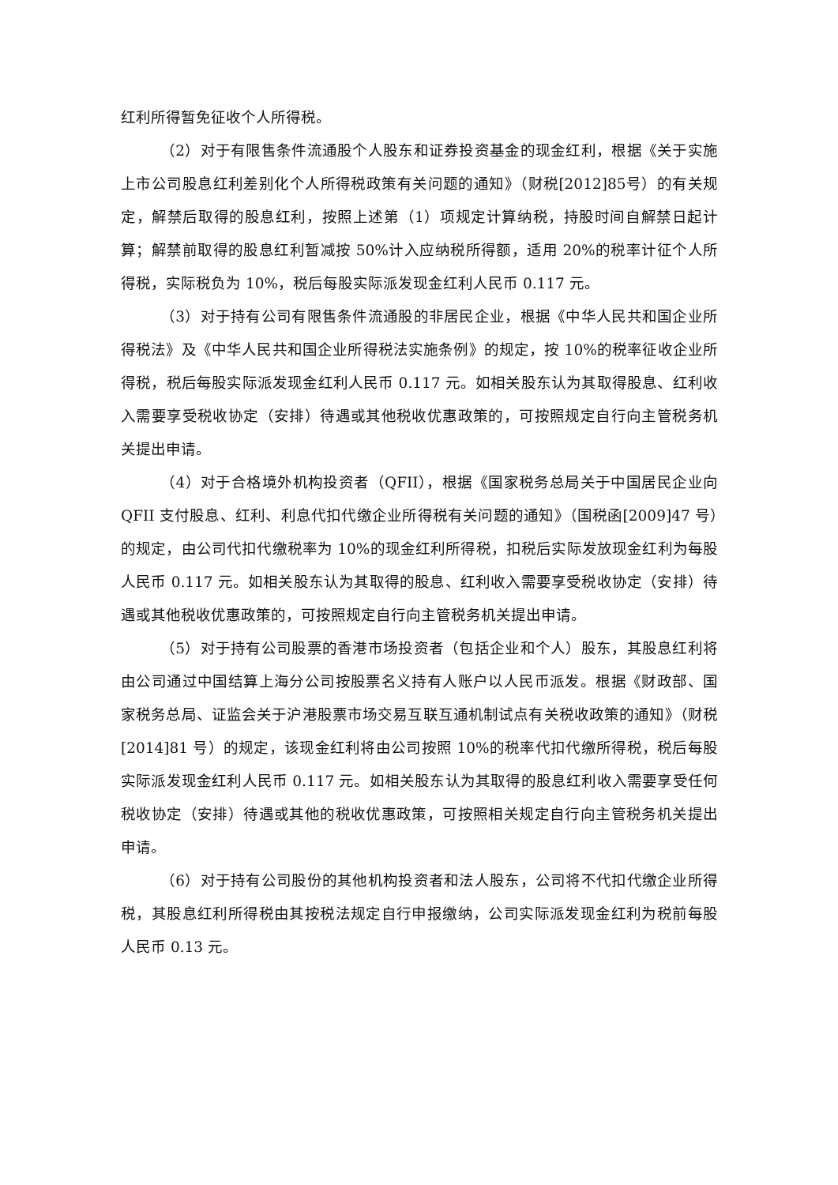红利所得暂免征收个人所得税。
（2）对于有限售条件流通股个人股东和证券投资基金的现金红利，根据《关于实施上市公司股息红利差别化个人所得税政策有关问题的通知》（财税[2012]85号）的有关规定，解禁后取得的股息红利，按照上述第（1）项规定计算纳税，持股时间自解禁日起计算；解禁前取得的股息红利暂减按 50%计入应纳税所得额，适用 20%的税率计征个人所得税，实际税负为 10%，税后每股实际派发现金红利人民币 0.117 元。
（3）对于持有公司有限售条件流通股的非居民企业，根据《中华人民共和国企业所得税法》及《中华人民共和国企业所得税法实施条例》的规定，按 10%的税率征收企业所得税，税后每股实际派发现金红利人民币 0.117 元。如相关股东认为其取得股息、红利收入需要享受税收协定（安排）待遇或其他税收优惠政策的，可按照规定自行向主管税务机关提出申请。
（4）对于合格境外机构投资者（QFII），根据《国家税务总局关于中国居民企业向 QFII 支付股息、红利、利息代扣代缴企业所得税有关问题的通知》（国税函[2009]47 号）的规定，由公司代扣代缴税率为 10%的现金红利所得税，扣税后实际发放现金红利为每股人民币 0.117 元。如相关股东认为其取得的股息、红利收入需要享受税收协定（安排）待遇或其他税收优惠政策的，可按照规定自行向主管税务机关提出申请。
（5）对于持有公司股票的香港市场投资者（包括企业和个人）股东，其股息红利将由公司通过中国结算上海分公司按股票名义持有人账户以人民币派发。根据《财政部、国家税务总局、证监会关于沪港股票市场交易互联互通机制试点有关税收政策的通知》（财税[2014]81 号）的规定，该现金红利将由公司按照 10%的税率代扣代缴所得税，税后每股实际派发现金红利人民币 0.117 元。如相关股东认为其取得的股息红利收入需要享受任何税收协定（安排）待遇或其他的税收优惠政策，可按照相关规定自行向主管税务机关提出申请。
（6）对于持有公司股份的其他机构投资者和法人股东，公司将不代扣代缴企业所得税，其股息红利所得税由其按税法规定自行申报缴纳，公司实际派发现金红利为税前每股人民币 0.13 元。